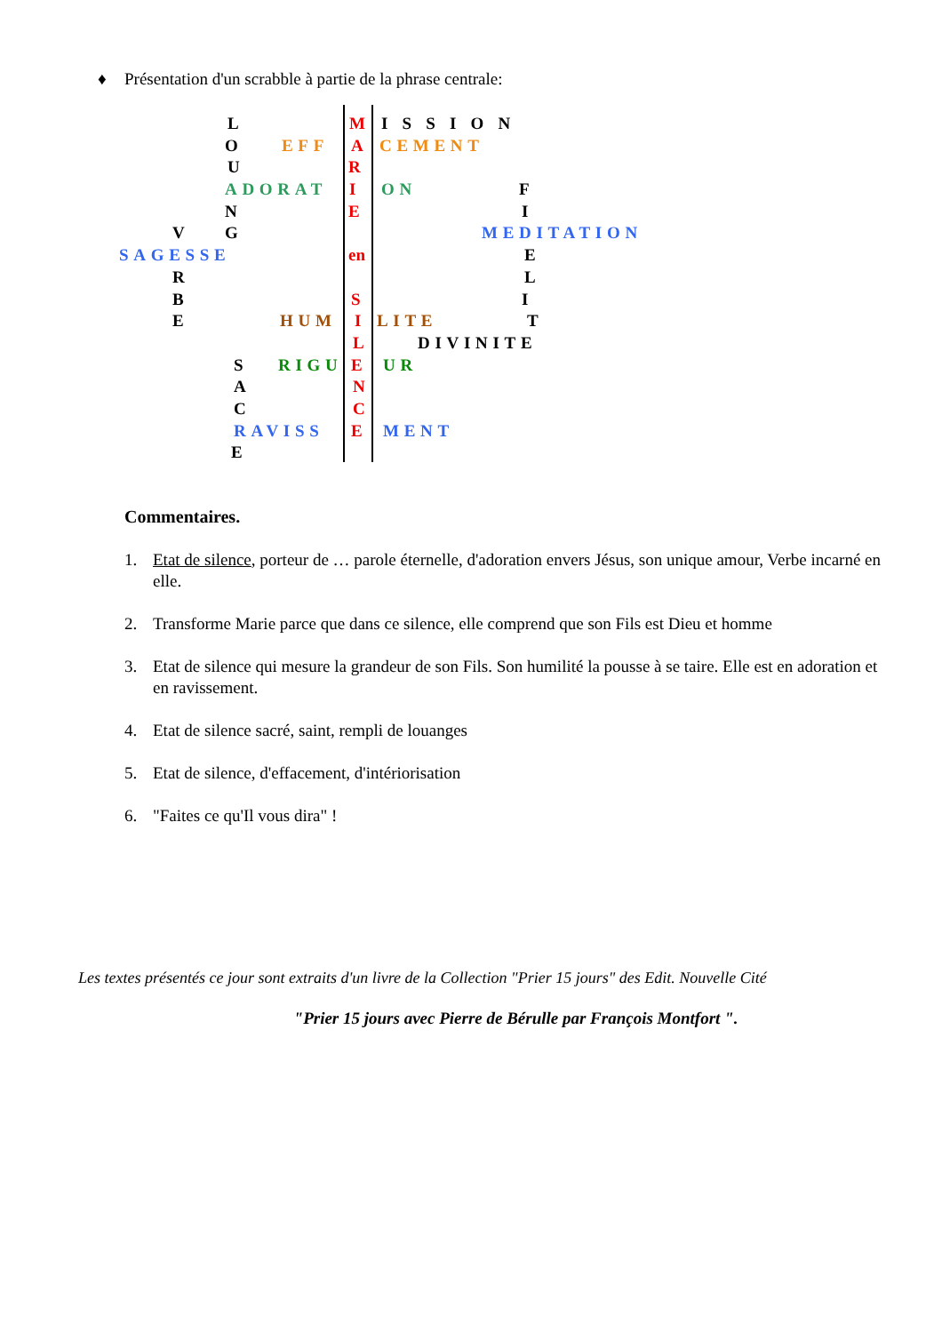♦ Présentation d'un scrabble à partie de la phrase centrale:
L M I S S I O N
O EFF A CEMENT
U R
ADORAT I ON F
N E I
V G MEDITATION
SAGESSE en E
R L
B S I
E HUM I LITE T
L DIVINITE
S RIGU E UR
A N
C C
RAVISS E MENT
E
Commentaires.
1. Etat de silence, porteur de … parole éternelle, d'adoration envers Jésus, son unique amour, Verbe incarné en elle.
2. Transforme Marie parce que dans ce silence, elle comprend que son Fils est Dieu et homme
3. Etat de silence qui mesure la grandeur de son Fils. Son humilité la pousse à se taire. Elle est en adoration et en ravissement.
4. Etat de silence sacré, saint, rempli de louanges
5. Etat de silence, d'effacement, d'intériorisation
6. "Faites ce qu'Il vous dira" !
Les textes présentés ce jour sont extraits d'un livre de la Collection "Prier 15 jours" des Edit. Nouvelle Cité
"Prier 15 jours avec Pierre de Bérulle par François Montfort ".